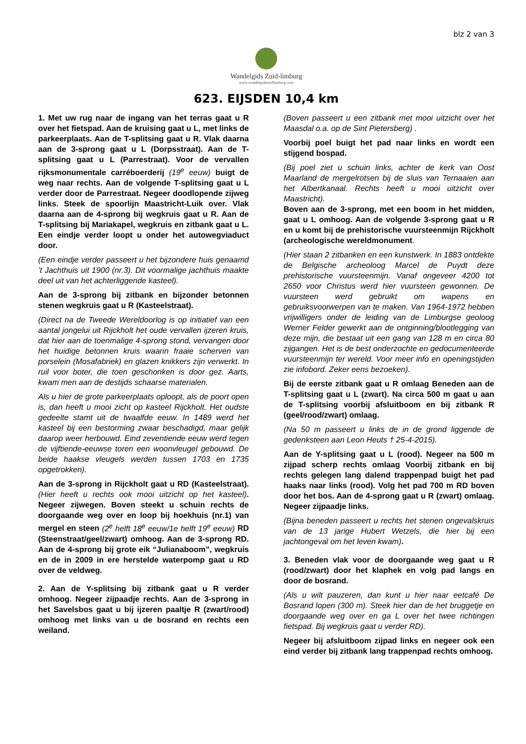blz 2 van 3
Wandelgids Zuid-limburg
www.wandelgidszuidlimburg.com
623. EIJSDEN 10,4 km
1. Met uw rug naar de ingang van het terras gaat u R over het fietspad. Aan de kruising gaat u L, met links de parkeerplaats. Aan de T-splitsing gaat u R. Vlak daarna aan de 3-sprong gaat u L (Dorpsstraat). Aan de T-splitsing gaat u L (Parrestraat). Voor de vervallen rijksmonumentale carréboerderij (19<sup>e</sup> eeuw) buigt de weg naar rechts. Aan de volgende T-splitsing gaat u L verder door de Parrestraat. Negeer doodlopende zijweg links. Steek de spoorlijn Maastricht-Luik over. Vlak daarna aan de 4-sprong bij wegkruis gaat u R. Aan de T-splitsing bij Mariakapel, wegkruis en zitbank gaat u L. Een eindje verder loopt u onder het autowegviaduct door.
(Een eindje verder passeert u het bijzondere huis genaamd ’t Jachthuis uit 1900 (nr.3). Dit voormalige jachthuis maakte deel uit van het achterliggende kasteel).
Aan de 3-sprong bij zitbank en bijzonder betonnen stenen wegkruis gaat u R (Kasteelstraat).
(Direct na de Tweede Wereldoorlog is op initiatief van een aantal jongelui uit Rijckholt het oude vervallen ijzeren kruis, dat hier aan de toenmalige 4-sprong stond, vervangen door het huidige betonnen kruis waarin fraaie scherven van porselein (Mosafabriek) en glazen knikkers zijn verwerkt. In ruil voor boter, die toen geschonken is door gez. Aarts, kwam men aan de destijds schaarse materialen.
Als u hier de grote parkeerplaats oploopt, als de poort open is, dan heeft u mooi zicht op kasteel Rijckholt. Het oudste gedeelte stamt uit de twaalfde eeuw. In 1489 werd het kasteel bij een bestorming zwaar beschadigd, maar gelijk daarop weer herbouwd. Eind zeventiende eeuw werd tegen de vijftiende-eeuwse toren een woonvleugel gebouwd. De beide haakse vleugels werden tussen 1703 en 1735 opgetrokken).
Aan de 3-sprong in Rijckholt gaat u RD (Kasteelstraat). (Hier heeft u rechts ook mooi uitzicht op het kasteel). Negeer zijwegen. Boven steekt u schuin rechts de doorgaande weg over en loop bij hoekhuis (nr.1) van mergel en steen (2<sup>e</sup> helft 18<sup>e</sup> eeuw/1e helft 19<sup>e</sup> eeuw) RD (Steenstraat/geel/zwart) omhoog. Aan de 3-sprong RD. Aan de 4-sprong bij grote eik “Julianaboom”, wegkruis en de in 2009 in ere herstelde waterpomp gaat u RD over de veldweg.
2. Aan de Y-splitsing bij zitbank gaat u R verder omhoog. Negeer zijpaadje rechts. Aan de 3-sprong in het Savelsbos gaat u bij ijzeren paaltje R (zwart/rood) omhoog met links van u de bosrand en rechts een weiland.
(Boven passeert u een zitbank met mooi uitzicht over het Maasdal o.a. op de Sint Pietersberg) .
Voorbij poel buigt het pad naar links en wordt een stijgend bospad.
(Bij poel ziet u schuin links, achter de kerk van Oost Maarland de mergelrotsen bij de sluis van Ternaaien aan het Albertkanaal. Rechts heeft u mooi uitzicht over Maastricht).
Boven aan de 3-sprong, met een boom in het midden, gaat u L omhoog. Aan de volgende 3-sprong gaat u R en u komt bij de prehistorische vuursteenmijn Rijckholt (archeologische wereldmonument.
(Hier staan 2 zitbanken en een kunstwerk. In 1883 ontdekte de Belgische archeoloog Marcel de Puydt deze prehistorische vuursteenmijn. Vanaf ongeveer 4200 tot 2650 voor Christus werd hier vuursteen gewonnen. De vuursteen werd gebruikt om wapens en gebruiksvoorwerpen van te maken. Van 1964-1972 hebben vrijwilligers onder de leiding van de Limburgse geoloog Werner Felder gewerkt aan de ontginning/blootlegging van deze mijn, die bestaat uit een gang van 128 m en circa 80 zijgangen. Het is de best onderzochte en gedocumenteerde vuursteenmijn ter wereld. Voor meer info en openingstijden zie infobord. Zeker eens bezoeken).
Bij de eerste zitbank gaat u R omlaag Beneden aan de T-splitsing gaat u L (zwart). Na circa 500 m gaat u aan de T-splitsing voorbij afsluitboom en bij zitbank R (geel/rood/zwart) omlaag.
(Na 50 m passeert u links de in de grond liggende de gedenksteen aan Leon Heuts † 25-4-2015).
Aan de Y-splitsing gaat u L (rood). Negeer na 500 m zijpad scherp rechts omlaag Voorbij zitbank en bij rechts gelegen lang dalend trappenpad buigt het pad haaks naar links (rood). Volg het pad 700 m RD boven door het bos. Aan de 4-sprong gaat u R (zwart) omlaag. Negeer zijpaadje links.
(Bijna beneden passeert u rechts het stenen ongevalskruis van de 13 jarige Hubert Wetzels, die hier bij een jachtongeval om het leven kwam).
3. Beneden vlak voor de doorgaande weg gaat u R (rood/zwart) door het klaphek en volg pad langs en door de bosrand.
(Als u wilt pauzeren, dan kunt u hier naar eetcafé De Bosrand lopen (300 m). Steek hier dan de het bruggetje en doorgaande weg over en ga L over het twee richtingen fietspad. Bij wegkruis gaat u verder RD).
Negeer bij afsluitboom zijpad links en negeer ook een eind verder bij zitbank lang trappenpad rechts omhoog.